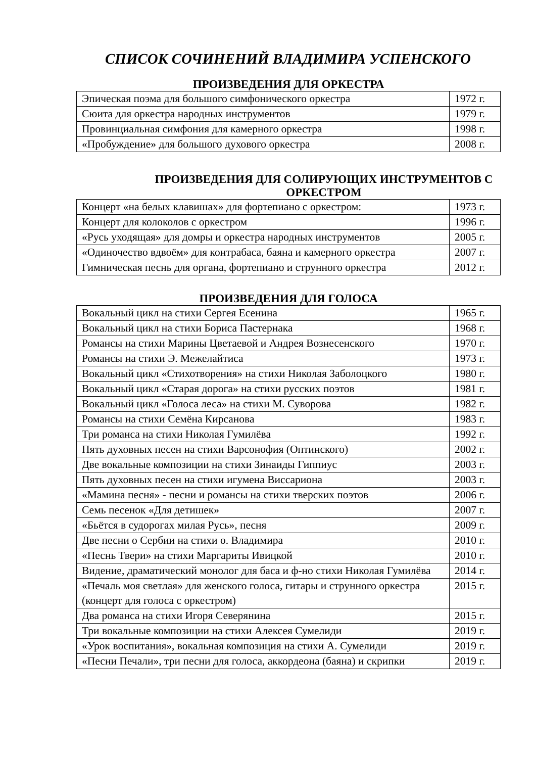СПИСОК СОЧИНЕНИЙ ВЛАДИМИРА УСПЕНСКОГО
ПРОИЗВЕДЕНИЯ ДЛЯ ОРКЕСТРА
| Эпическая поэма для большого симфонического оркестра | 1972 г. |
| Сюита для оркестра народных инструментов | 1979 г. |
| Провинциальная симфония для камерного оркестра | 1998 г. |
| «Пробуждение» для большого духового оркестра | 2008 г. |
ПРОИЗВЕДЕНИЯ ДЛЯ СОЛИРУЮЩИХ ИНСТРУМЕНТОВ С ОРКЕСТРОМ
| Концерт «на белых клавишах» для фортепиано с оркестром: | 1973 г. |
| Концерт для колоколов с оркестром | 1996 г. |
| «Русь уходящая» для домры и оркестра народных инструментов | 2005 г. |
| «Одиночество вдвоём» для контрабаса, баяна и камерного оркестра | 2007 г. |
| Гимническая песнь для органа, фортепиано и струнного оркестра | 2012 г. |
ПРОИЗВЕДЕНИЯ ДЛЯ ГОЛОСА
| Вокальный цикл на стихи Сергея Есенина | 1965 г. |
| Вокальный цикл на стихи Бориса Пастернака | 1968 г. |
| Романсы на стихи Марины Цветаевой и Андрея Вознесенского | 1970 г. |
| Романсы на стихи Э. Межелайтиса | 1973 г. |
| Вокальный цикл «Стихотворения» на стихи Николая Заболоцкого | 1980 г. |
| Вокальный цикл «Старая дорога» на стихи русских поэтов | 1981 г. |
| Вокальный цикл «Голоса леса» на стихи М. Суворова | 1982 г. |
| Романсы на стихи Семёна Кирсанова | 1983 г. |
| Три романса на стихи Николая Гумилёва | 1992 г. |
| Пять духовных песен на стихи Варсонофия (Оптинского) | 2002 г. |
| Две вокальные композиции на стихи Зинаиды Гиппиус | 2003 г. |
| Пять духовных песен на стихи игумена Виссариона | 2003 г. |
| «Мамина песня» - песни и романсы на стихи тверских поэтов | 2006 г. |
| Семь песенок «Для детишек» | 2007 г. |
| «Бьётся в судорогах милая Русь», песня | 2009 г. |
| Две песни о Сербии на стихи о. Владимира | 2010 г. |
| «Песнь Твери» на стихи Маргариты Ивицкой | 2010 г. |
| Видение, драматический монолог для баса и ф-но стихи Николая Гумилёва | 2014 г. |
| «Печаль моя светлая» для женского голоса, гитары и струнного оркестра (концерт для голоса с оркестром) | 2015 г. |
| Два романса на стихи Игоря Северянина | 2015 г. |
| Три вокальные композиции на стихи Алексея Сумелиди | 2019 г. |
| «Урок воспитания», вокальная композиция на стихи А. Сумелиди | 2019 г. |
| «Песни Печали», три песни для голоса, аккордеона (баяна) и скрипки | 2019 г. |